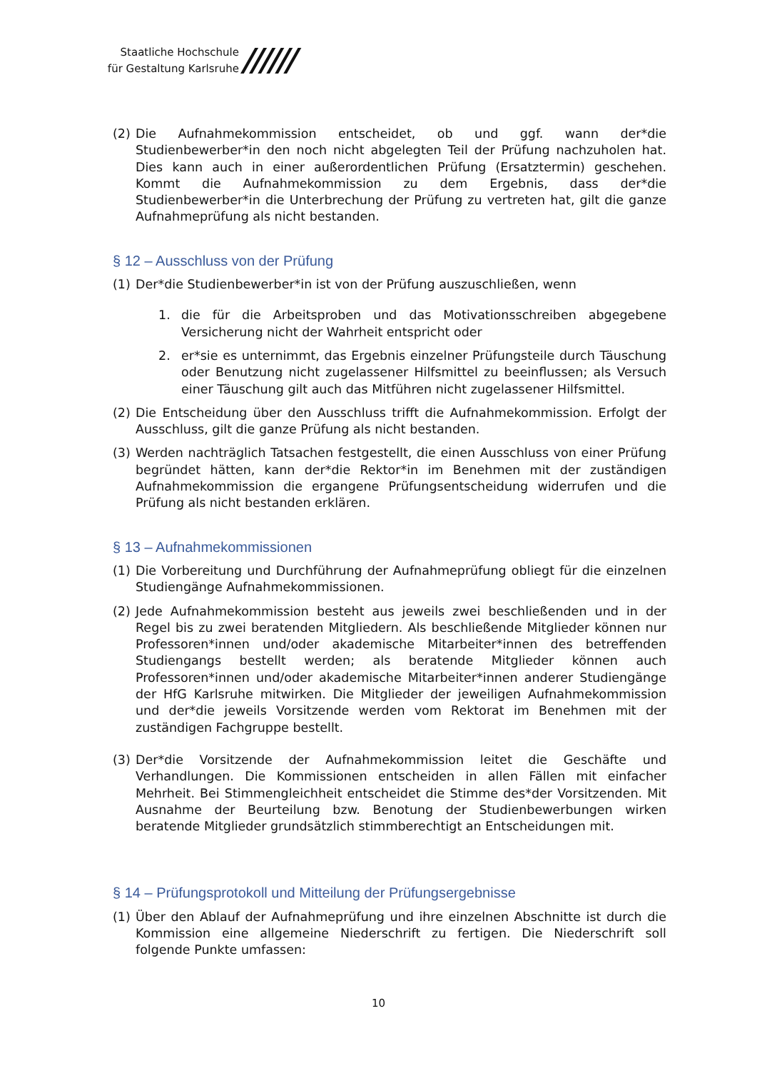Staatliche Hochschule
für Gestaltung Karlsruhe
//////
(2) Die Aufnahmekommission entscheidet, ob und ggf. wann der*die Studienbewerber*in den noch nicht abgelegten Teil der Prüfung nachzuholen hat. Dies kann auch in einer außerordentlichen Prüfung (Ersatztermin) geschehen. Kommt die Aufnahmekommission zu dem Ergebnis, dass der*die Studienbewerber*in die Unterbrechung der Prüfung zu vertreten hat, gilt die ganze Aufnahmeprüfung als nicht bestanden.
§ 12 – Ausschluss von der Prüfung
(1) Der*die Studienbewerber*in ist von der Prüfung auszuschließen, wenn
1. die für die Arbeitsproben und das Motivationsschreiben abgegebene Versicherung nicht der Wahrheit entspricht oder
2. er*sie es unternimmt, das Ergebnis einzelner Prüfungsteile durch Täuschung oder Benutzung nicht zugelassener Hilfsmittel zu beeinflussen; als Versuch einer Täuschung gilt auch das Mitführen nicht zugelassener Hilfsmittel.
(2) Die Entscheidung über den Ausschluss trifft die Aufnahmekommission. Erfolgt der Ausschluss, gilt die ganze Prüfung als nicht bestanden.
(3) Werden nachträglich Tatsachen festgestellt, die einen Ausschluss von einer Prüfung begründet hätten, kann der*die Rektor*in im Benehmen mit der zuständigen Aufnahmekommission die ergangene Prüfungsentscheidung widerrufen und die Prüfung als nicht bestanden erklären.
§ 13 – Aufnahmekommissionen
(1) Die Vorbereitung und Durchführung der Aufnahmeprüfung obliegt für die einzelnen Studiengänge Aufnahmekommissionen.
(2) Jede Aufnahmekommission besteht aus jeweils zwei beschließenden und in der Regel bis zu zwei beratenden Mitgliedern. Als beschließende Mitglieder können nur Professoren*innen und/oder akademische Mitarbeiter*innen des betreffenden Studiengangs bestellt werden; als beratende Mitglieder können auch Professoren*innen und/oder akademische Mitarbeiter*innen anderer Studiengänge der HfG Karlsruhe mitwirken. Die Mitglieder der jeweiligen Aufnahmekommission und der*die jeweils Vorsitzende werden vom Rektorat im Benehmen mit der zuständigen Fachgruppe bestellt.
(3) Der*die Vorsitzende der Aufnahmekommission leitet die Geschäfte und Verhandlungen. Die Kommissionen entscheiden in allen Fällen mit einfacher Mehrheit. Bei Stimmengleichheit entscheidet die Stimme des*der Vorsitzenden. Mit Ausnahme der Beurteilung bzw. Benotung der Studienbewerbungen wirken beratende Mitglieder grundsätzlich stimmberechtigt an Entscheidungen mit.
§ 14 – Prüfungsprotokoll und Mitteilung der Prüfungsergebnisse
(1) Über den Ablauf der Aufnahmeprüfung und ihre einzelnen Abschnitte ist durch die Kommission eine allgemeine Niederschrift zu fertigen. Die Niederschrift soll folgende Punkte umfassen:
10